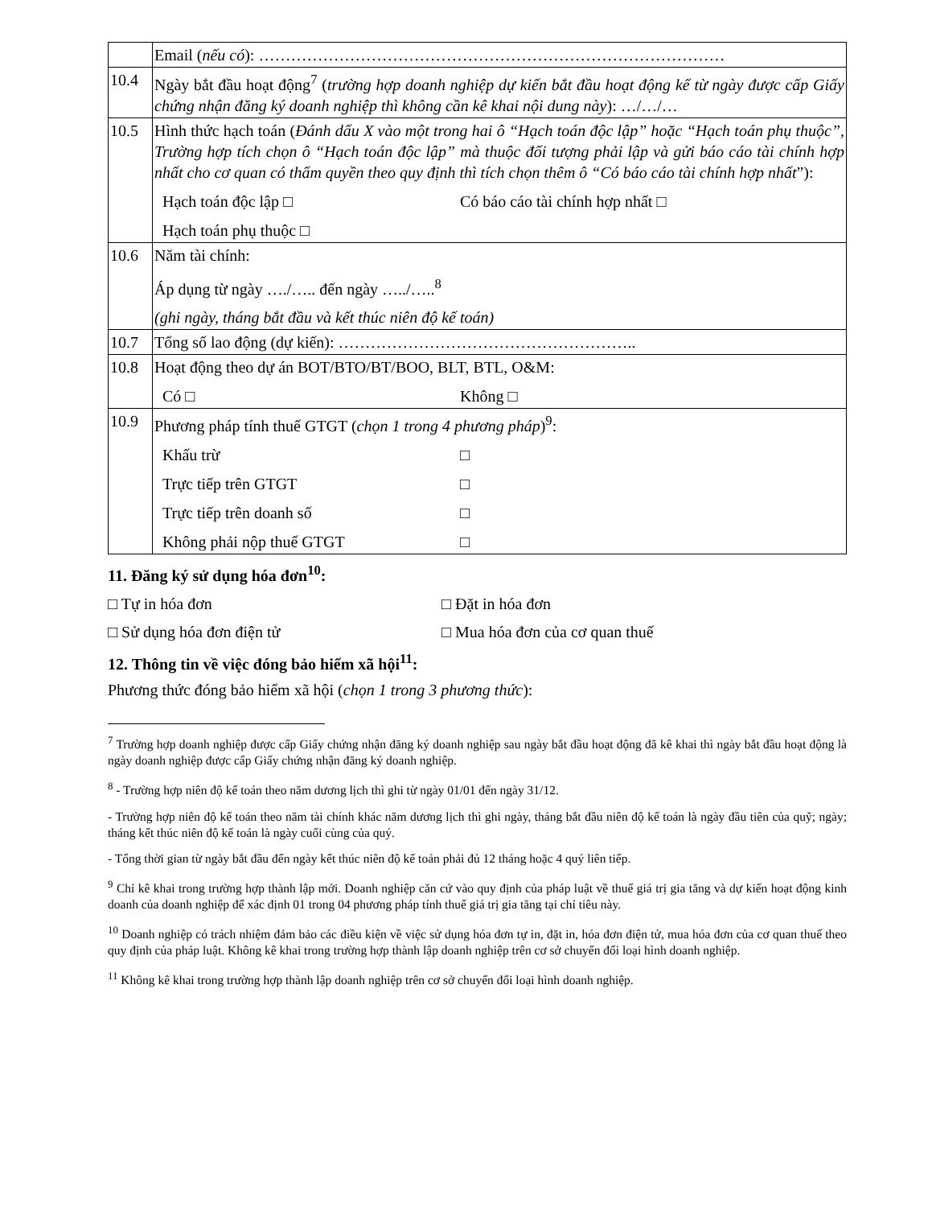| | Email ( nếu có ): …………………………………………………………………………… |
| 10.4 | Ngày bắt đầu hoạt động<sup>7</sup> ( trường hợp doanh nghiệp dự kiến bắt đầu hoạt động kể từ ngày được cấp Giấy chứng nhận đăng ký doanh nghiệp thì không cần kê khai nội dung này ): …/…/… |
| 10.5 | Hình thức hạch toán ( Đánh dấu X vào một trong hai ô “Hạch toán độc lập” hoặc “Hạch toán phụ thuộc”, Trường hợp tích chọn ô “Hạch toán độc lập” mà thuộc đối tượng phải lập và gửi báo cáo tài chính hợp nhất cho cơ quan có thẩm quyền theo quy định thì tích chọn thêm ô “Có báo cáo tài chính hợp nhất ”): Hạch toán độc lập □ Có báo cáo tài chính hợp nhất □ Hạch toán phụ thuộc □ |
| 10.6 | Năm tài chính: Áp dụng từ ngày …./….. đến ngày …../…..<sup>8</sup> (ghi ngày, tháng bắt đầu và kết thúc niên độ kế toán) |
| 10.7 | Tổng số lao động (dự kiến): ……………………………………………….. |
| 10.8 | Hoạt động theo dự án BOT/BTO/BT/BOO, BLT, BTL, O&M: Có □ Không □ |
| 10.9 | Phương pháp tính thuế GTGT ( chọn 1 trong 4 phương pháp )<sup>9</sup>: Khấu trừ □ Trực tiếp trên GTGT □ Trực tiếp trên doanh số □ Không phải nộp thuế GTGT □ |
11. Đăng ký sử dụng hóa đơn<sup>10</sup>:
□ Tự in hóa đơn □ Đặt in hóa đơn
□ Sử dụng hóa đơn điện tử □ Mua hóa đơn của cơ quan thuế
12. Thông tin về việc đóng bảo hiểm xã hội<sup>11</sup>:
Phương thức đóng bảo hiểm xã hội (chọn 1 trong 3 phương thức):
<sup>7</sup> Trường hợp doanh nghiệp được cấp Giấy chứng nhận đăng ký doanh nghiệp sau ngày bắt đầu hoạt động đã kê khai thì ngày bắt đầu hoạt động là ngày doanh nghiệp được cấp Giấy chứng nhận đăng ký doanh nghiệp.
<sup>8</sup> - Trường hợp niên độ kế toán theo năm dương lịch thì ghi từ ngày 01/01 đến ngày 31/12.
- Trường hợp niên độ kế toán theo năm tài chính khác năm dương lịch thì ghi ngày, tháng bắt đầu niên độ kế toán là ngày đầu tiên của quỹ; ngày; tháng kết thúc niên độ kế toán là ngày cuối cùng của quý.
- Tổng thời gian từ ngày bắt đầu đến ngày kết thúc niên độ kế toán phải đủ 12 tháng hoặc 4 quý liên tiếp.
<sup>9</sup> Chỉ kê khai trong trường hợp thành lập mới. Doanh nghiệp căn cứ vào quy định của pháp luật về thuế giá trị gia tăng và dự kiến hoạt động kinh doanh của doanh nghiệp để xác định 01 trong 04 phương pháp tính thuế giá trị gia tăng tại chỉ tiêu này.
<sup>10</sup> Doanh nghiệp có trách nhiệm đảm bảo các điều kiện về việc sử dụng hóa đơn tự in, đặt in, hóa đơn điện tử, mua hóa đơn của cơ quan thuế theo quy định của pháp luật. Không kê khai trong trường hợp thành lập doanh nghiệp trên cơ sở chuyển đổi loại hình doanh nghiệp.
<sup>11</sup> Không kê khai trong trường hợp thành lập doanh nghiệp trên cơ sở chuyển đổi loại hình doanh nghiệp.